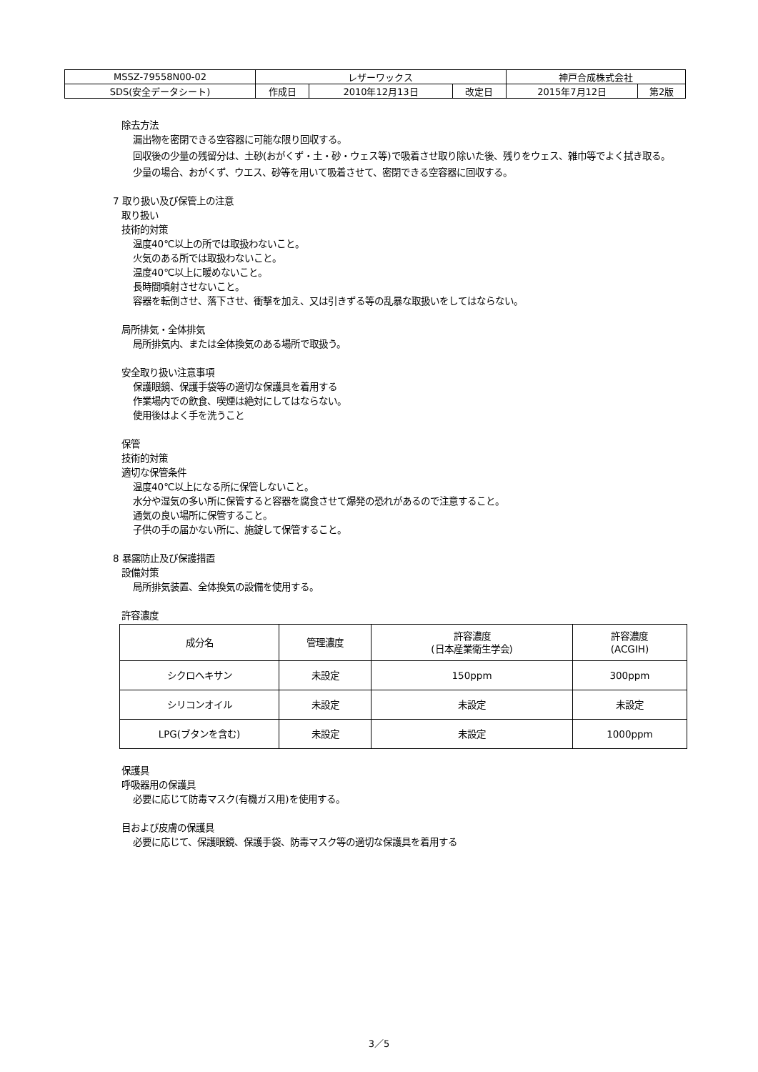| MSSZ-79558N00-02 | レザーワックス | | | 神戸合成株式会社 | |
| SDS(安全データシート) | 作成日 | 2010年12月13日 | 改定日 | 2015年7月12日 | 第2版 |
除去方法
漏出物を密閉できる空容器に可能な限り回収する。
回収後の少量の残留分は、土砂(おがくず・土・砂・ウェス等)で吸着させ取り除いた後、残りをウェス、雑巾等でよく拭き取る。
少量の場合、おがくず、ウエス、砂等を用いて吸着させて、密閉できる空容器に回収する。
7 取り扱い及び保管上の注意
取り扱い
技術的対策
温度40℃以上の所では取扱わないこと。
火気のある所では取扱わないこと。
温度40℃以上に暖めないこと。
長時間噴射させないこと。
容器を転倒させ、落下させ、衝撃を加え、又は引きずる等の乱暴な取扱いをしてはならない。
局所排気・全体排気
局所排気内、または全体換気のある場所で取扱う。
安全取り扱い注意事項
保護眼鏡、保護手袋等の適切な保護具を着用する
作業場内での飲食、喫煙は絶対にしてはならない。
使用後はよく手を洗うこと
保管
技術的対策
適切な保管条件
温度40℃以上になる所に保管しないこと。
水分や湿気の多い所に保管すると容器を腐食させて爆発の恐れがあるので注意すること。
通気の良い場所に保管すること。
子供の手の届かない所に、施錠して保管すること。
8 暴露防止及び保護措置
設備対策
局所排気装置、全体換気の設備を使用する。
許容濃度
| 成分名 | 管理濃度 | 許容濃度 (日本産業衛生学会) | 許容濃度 (ACGIH) |
| --- | --- | --- | --- |
| シクロヘキサン | 未設定 | 150ppm | 300ppm |
| シリコンオイル | 未設定 | 未設定 | 未設定 |
| LPG(ブタンを含む) | 未設定 | 未設定 | 1000ppm |
保護具
呼吸器用の保護具
必要に応じて防毒マスク(有機ガス用)を使用する。
目および皮膚の保護具
必要に応じて、保護眼鏡、保護手袋、防毒マスク等の適切な保護具を着用する
3／5